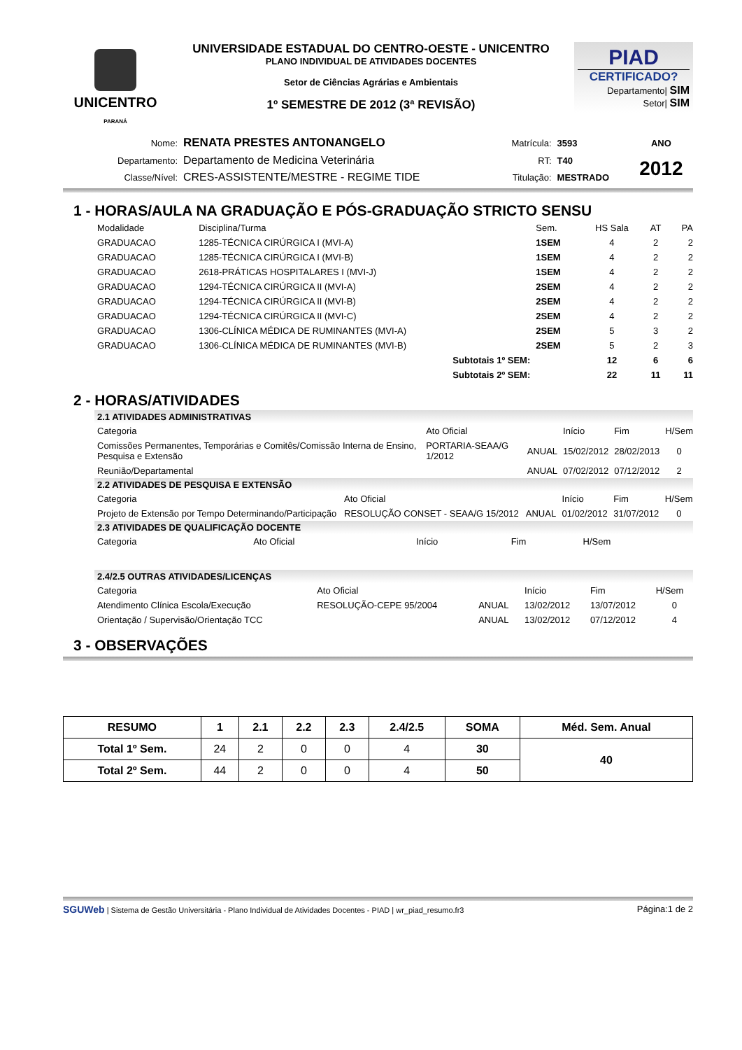UNICENTRO
PARANÁ
UNIVERSIDADE ESTADUAL DO CENTRO-OESTE - UNICENTRO
PLANO INDIVIDUAL DE ATIVIDADES DOCENTES
Setor de Ciências Agrárias e Ambientais
1º SEMESTRE DE 2012 (3ª REVISÃO)
PIAD
CERTIFICADO?
Departamento| SIM
Setor| SIM
| Nome: | RENATA PRESTES ANTONANGELO | Matrícula: | 3593 | ANO |
| Departamento: | Departamento de Medicina Veterinária | RT: | T40 | 2012 |
| Classe/Nível: | CRES-ASSISTENTE/MESTRE - REGIME TIDE | Titulação: | MESTRADO | |
1 - HORAS/AULA NA GRADUAÇÃO E PÓS-GRADUAÇÃO STRICTO SENSU
| Modalidade | Disciplina/Turma | Sem. | HS Sala | AT | PA |
| --- | --- | --- | --- | --- | --- |
| GRADUACAO | 1285-TÉCNICA CIRÚRGICA I (MVI-A) | 1SEM | 4 | 2 | 2 |
| GRADUACAO | 1285-TÉCNICA CIRÚRGICA I (MVI-B) | 1SEM | 4 | 2 | 2 |
| GRADUACAO | 2618-PRÁTICAS HOSPITALARES I (MVI-J) | 1SEM | 4 | 2 | 2 |
| GRADUACAO | 1294-TÉCNICA CIRÚRGICA II (MVI-A) | 2SEM | 4 | 2 | 2 |
| GRADUACAO | 1294-TÉCNICA CIRÚRGICA II (MVI-B) | 2SEM | 4 | 2 | 2 |
| GRADUACAO | 1294-TÉCNICA CIRÚRGICA II (MVI-C) | 2SEM | 4 | 2 | 2 |
| GRADUACAO | 1306-CLÍNICA MÉDICA DE RUMINANTES (MVI-A) | 2SEM | 5 | 3 | 2 |
| GRADUACAO | 1306-CLÍNICA MÉDICA DE RUMINANTES (MVI-B) | 2SEM | 5 | 2 | 3 |
| | Subtotais 1º SEM: | | 12 | 6 | 6 |
| | Subtotais 2º SEM: | | 22 | 11 | 11 |
2 - HORAS/ATIVIDADES
2.1 ATIVIDADES ADMINISTRATIVAS
| Categoria | Ato Oficial | | Início | Fim | H/Sem |
| --- | --- | --- | --- | --- | --- |
| Comissões Permanentes, Temporárias e Comitês/Comissão Interna de Ensino, Pesquisa e Extensão | PORTARIA-SEAA/G 1/2012 | ANUAL | 15/02/2012 | 28/02/2013 | 0 |
| Reunião/Departamental | | ANUAL | 07/02/2012 | 07/12/2012 | 2 |
2.2 ATIVIDADES DE PESQUISA E EXTENSÃO
| Categoria | Ato Oficial | | Início | Fim | H/Sem |
| --- | --- | --- | --- | --- | --- |
| Projeto de Extensão por Tempo Determinando/Participação | RESOLUÇÃO CONSET - SEAA/G 15/2012 | ANUAL | 01/02/2012 | 31/07/2012 | 0 |
2.3 ATIVIDADES DE QUALIFICAÇÃO DOCENTE
| Categoria | Ato Oficial | Início | Fim | H/Sem |
| --- | --- | --- | --- | --- |
2.4/2.5 OUTRAS ATIVIDADES/LICENÇAS
| Categoria | Ato Oficial | | Início | Fim | H/Sem |
| --- | --- | --- | --- | --- | --- |
| Atendimento Clínica Escola/Execução | RESOLUÇÃO-CEPE 95/2004 | ANUAL | 13/02/2012 | 13/07/2012 | 0 |
| Orientação / Supervisão/Orientação TCC | | ANUAL | 13/02/2012 | 07/12/2012 | 4 |
3 - OBSERVAÇÕES
| RESUMO | 1 | 2.1 | 2.2 | 2.3 | 2.4/2.5 | SOMA | Méd. Sem. Anual |
| --- | --- | --- | --- | --- | --- | --- | --- |
| Total 1º Sem. | 24 | 2 | 0 | 0 | 4 | 30 | 40 |
| Total 2º Sem. | 44 | 2 | 0 | 0 | 4 | 50 | |
SGUWeb | Sistema de Gestão Universitária - Plano Individual de Atividades Docentes - PIAD | wr_piad_resumo.fr3 Página:1 de 2